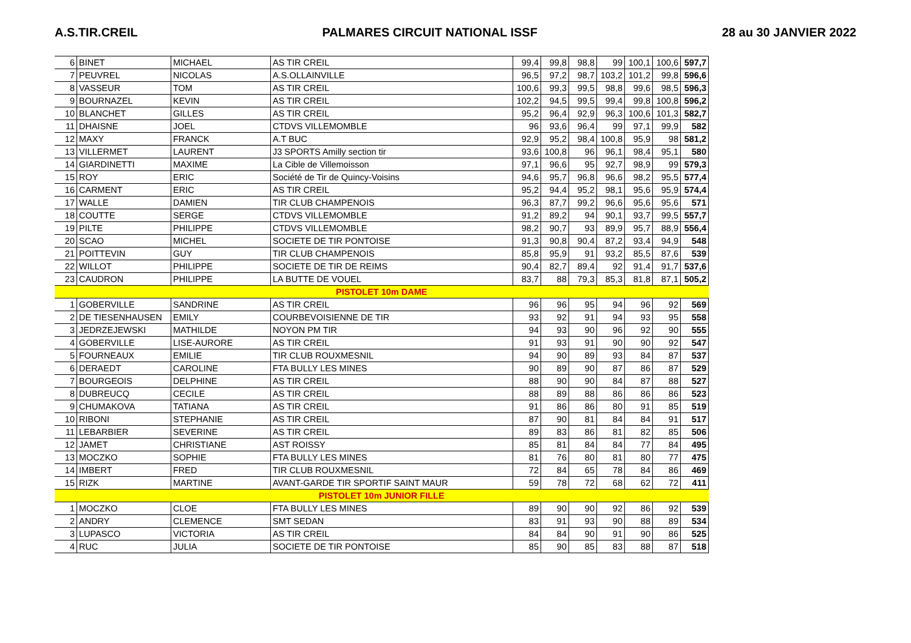A.S.TIR.CREIL PALMARES CIRCUIT NATIONAL ISSF 28 au 30 JANVIER 2022
| 6 | BINET | MICHAEL | AS TIR CREIL | 99,4 | 99,8 | 98,8 | 99 | 100,1 | 100,6 | 597,7 |
| 7 | PEUVREL | NICOLAS | A.S.OLLAINVILLE | 96,5 | 97,2 | 98,7 | 103,2 | 101,2 | 99,8 | 596,6 |
| 8 | VASSEUR | TOM | AS TIR CREIL | 100,6 | 99,3 | 99,5 | 98,8 | 99,6 | 98,5 | 596,3 |
| 9 | BOURNAZEL | KEVIN | AS TIR CREIL | 102,2 | 94,5 | 99,5 | 99,4 | 99,8 | 100,8 | 596,2 |
| 10 | BLANCHET | GILLES | AS TIR CREIL | 95,2 | 96,4 | 92,9 | 96,3 | 100,6 | 101,3 | 582,7 |
| 11 | DHAISNE | JOEL | CTDVS VILLEMOMBLE | 96 | 93,6 | 96,4 | 99 | 97,1 | 99,9 | 582 |
| 12 | MAXY | FRANCK | A.T BUC | 92,9 | 95,2 | 98,4 | 100,8 | 95,9 | 98 | 581,2 |
| 13 | VILLERMET | LAURENT | J3 SPORTS Amilly section tir | 93,6 | 100,8 | 96 | 96,1 | 98,4 | 95,1 | 580 |
| 14 | GIARDINETTI | MAXIME | La Cible de Villemoisson | 97,1 | 96,6 | 95 | 92,7 | 98,9 | 99 | 579,3 |
| 15 | ROY | ERIC | Société de Tir de Quincy-Voisins | 94,6 | 95,7 | 96,8 | 96,6 | 98,2 | 95,5 | 577,4 |
| 16 | CARMENT | ERIC | AS TIR CREIL | 95,2 | 94,4 | 95,2 | 98,1 | 95,6 | 95,9 | 574,4 |
| 17 | WALLE | DAMIEN | TIR CLUB CHAMPENOIS | 96,3 | 87,7 | 99,2 | 96,6 | 95,6 | 95,6 | 571 |
| 18 | COUTTE | SERGE | CTDVS VILLEMOMBLE | 91,2 | 89,2 | 94 | 90,1 | 93,7 | 99,5 | 557,7 |
| 19 | PILTE | PHILIPPE | CTDVS VILLEMOMBLE | 98,2 | 90,7 | 93 | 89,9 | 95,7 | 88,9 | 556,4 |
| 20 | SCAO | MICHEL | SOCIETE DE TIR PONTOISE | 91,3 | 90,8 | 90,4 | 87,2 | 93,4 | 94,9 | 548 |
| 21 | POITTEVIN | GUY | TIR CLUB CHAMPENOIS | 85,8 | 95,9 | 91 | 93,2 | 85,5 | 87,6 | 539 |
| 22 | WILLOT | PHILIPPE | SOCIETE DE TIR DE REIMS | 90,4 | 82,7 | 89,4 | 92 | 91,4 | 91,7 | 537,6 |
| 23 | CAUDRON | PHILIPPE | LA BUTTE DE VOUEL | 83,7 | 88 | 79,3 | 85,3 | 81,8 | 87,1 | 505,2 |
| PISTOLET 10m DAME | | | | | | | | | | |
| 1 | GOBERVILLE | SANDRINE | AS TIR CREIL | 96 | 96 | 95 | 94 | 96 | 92 | 569 |
| 2 | DE TIESENHAUSEN | EMILY | COURBEVOISIENNE DE TIR | 93 | 92 | 91 | 94 | 93 | 95 | 558 |
| 3 | JEDRZEJEWSKI | MATHILDE | NOYON PM TIR | 94 | 93 | 90 | 96 | 92 | 90 | 555 |
| 4 | GOBERVILLE | LISE-AURORE | AS TIR CREIL | 91 | 93 | 91 | 90 | 90 | 92 | 547 |
| 5 | FOURNEAUX | EMILIE | TIR CLUB ROUXMESNIL | 94 | 90 | 89 | 93 | 84 | 87 | 537 |
| 6 | DERAEDT | CAROLINE | FTA BULLY LES MINES | 90 | 89 | 90 | 87 | 86 | 87 | 529 |
| 7 | BOURGEOIS | DELPHINE | AS TIR CREIL | 88 | 90 | 90 | 84 | 87 | 88 | 527 |
| 8 | DUBREUCQ | CECILE | AS TIR CREIL | 88 | 89 | 88 | 86 | 86 | 86 | 523 |
| 9 | CHUMAKOVA | TATIANA | AS TIR CREIL | 91 | 86 | 86 | 80 | 91 | 85 | 519 |
| 10 | RIBONI | STEPHANIE | AS TIR CREIL | 87 | 90 | 81 | 84 | 84 | 91 | 517 |
| 11 | LEBARBIER | SEVERINE | AS TIR CREIL | 89 | 83 | 86 | 81 | 82 | 85 | 506 |
| 12 | JAMET | CHRISTIANE | AST ROISSY | 85 | 81 | 84 | 84 | 77 | 84 | 495 |
| 13 | MOCZKO | SOPHIE | FTA BULLY LES MINES | 81 | 76 | 80 | 81 | 80 | 77 | 475 |
| 14 | IMBERT | FRED | TIR CLUB ROUXMESNIL | 72 | 84 | 65 | 78 | 84 | 86 | 469 |
| 15 | RIZK | MARTINE | AVANT-GARDE TIR SPORTIF SAINT MAUR | 59 | 78 | 72 | 68 | 62 | 72 | 411 |
| PISTOLET 10m JUNIOR FILLE | | | | | | | | | | |
| 1 | MOCZKO | CLOE | FTA BULLY LES MINES | 89 | 90 | 90 | 92 | 86 | 92 | 539 |
| 2 | ANDRY | CLEMENCE | SMT SEDAN | 83 | 91 | 93 | 90 | 88 | 89 | 534 |
| 3 | LUPASCO | VICTORIA | AS TIR CREIL | 84 | 84 | 90 | 91 | 90 | 86 | 525 |
| 4 | RUC | JULIA | SOCIETE DE TIR PONTOISE | 85 | 90 | 85 | 83 | 88 | 87 | 518 |